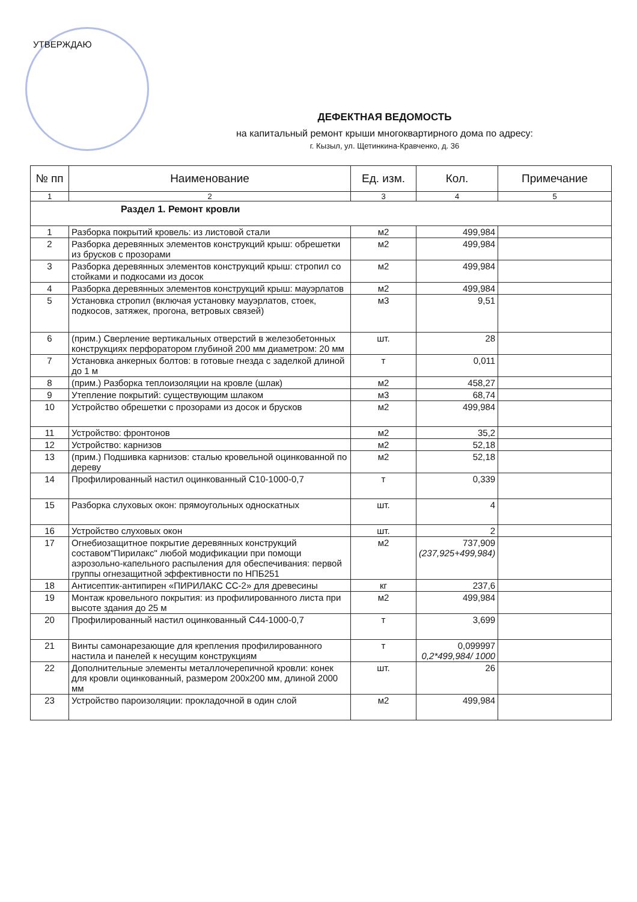УТВЕРЖДАЮ
ДЕФЕКТНАЯ ВЕДОМОСТЬ
на капитальный ремонт крыши многоквартирного дома по адресу:
г. Кызыл, ул. Щетинкина-Кравченко, д. 36
| № пп | Наименование | Ед. изм. | Кол. | Примечание |
| --- | --- | --- | --- | --- |
| 1 | 2 | 3 | 4 | 5 |
| Раздел 1. Ремонт кровли | | | | |
| 1 | Разборка покрытий кровель: из листовой стали | м2 | 499,984 | |
| 2 | Разборка деревянных элементов конструкций крыш: обрешетки из брусков с прозорами | м2 | 499,984 | |
| 3 | Разборка деревянных элементов конструкций крыш: стропил со стойками и подкосами из досок | м2 | 499,984 | |
| 4 | Разборка деревянных элементов конструкций крыш: мауэрлатов | м2 | 499,984 | |
| 5 | Установка стропил (включая установку мауэрлатов, стоек, подкосов, затяжек, прогона, ветровых связей) | м3 | 9,51 | |
| 6 | (прим.) Сверление вертикальных отверстий в железобетонных конструкциях перфоратором глубиной 200 мм диаметром: 20 мм | шт. | 28 | |
| 7 | Установка анкерных болтов: в готовые гнезда с заделкой длиной до 1 м | т | 0,011 | |
| 8 | (прим.) Разборка теплоизоляции на кровле (шлак) | м2 | 458,27 | |
| 9 | Утепление покрытий: существующим шлаком | м3 | 68,74 | |
| 10 | Устройство обрешетки с прозорами из досок и брусков | м2 | 499,984 | |
| 11 | Устройство: фронтонов | м2 | 35,2 | |
| 12 | Устройство: карнизов | м2 | 52,18 | |
| 13 | (прим.) Подшивка карнизов: сталью кровельной оцинкованной по дереву | м2 | 52,18 | |
| 14 | Профилированный настил оцинкованный С10-1000-0,7 | т | 0,339 | |
| 15 | Разборка слуховых окон: прямоугольных односкатных | шт. | 4 | |
| 16 | Устройство слуховых окон | шт. | 2 | |
| 17 | Огнебиозащитное покрытие деревянных конструкций составом"Пирилакс" любой модификации при помощи аэрозольно-капельного распыления для обеспечивания: первой группы огнезащитной эффективности по НПБ251 | м2 | 737,909 (237,925+499,984) | |
| 18 | Антисептик-антипирен «ПИРИЛАКС СС-2» для древесины | кг | 237,6 | |
| 19 | Монтаж кровельного покрытия: из профилированного листа при высоте здания до 25 м | м2 | 499,984 | |
| 20 | Профилированный настил оцинкованный С44-1000-0,7 | т | 3,699 | |
| 21 | Винты самонарезающие для крепления профилированного настила и панелей к несущим конструкциям | т | 0,099997 0,2*499,984/ 1000 | |
| 22 | Дополнительные элементы металлочерепичной кровли: конек для кровли оцинкованный, размером 200х200 мм, длиной 2000 мм | шт. | 26 | |
| 23 | Устройство пароизоляции: прокладочной в один слой | м2 | 499,984 | |